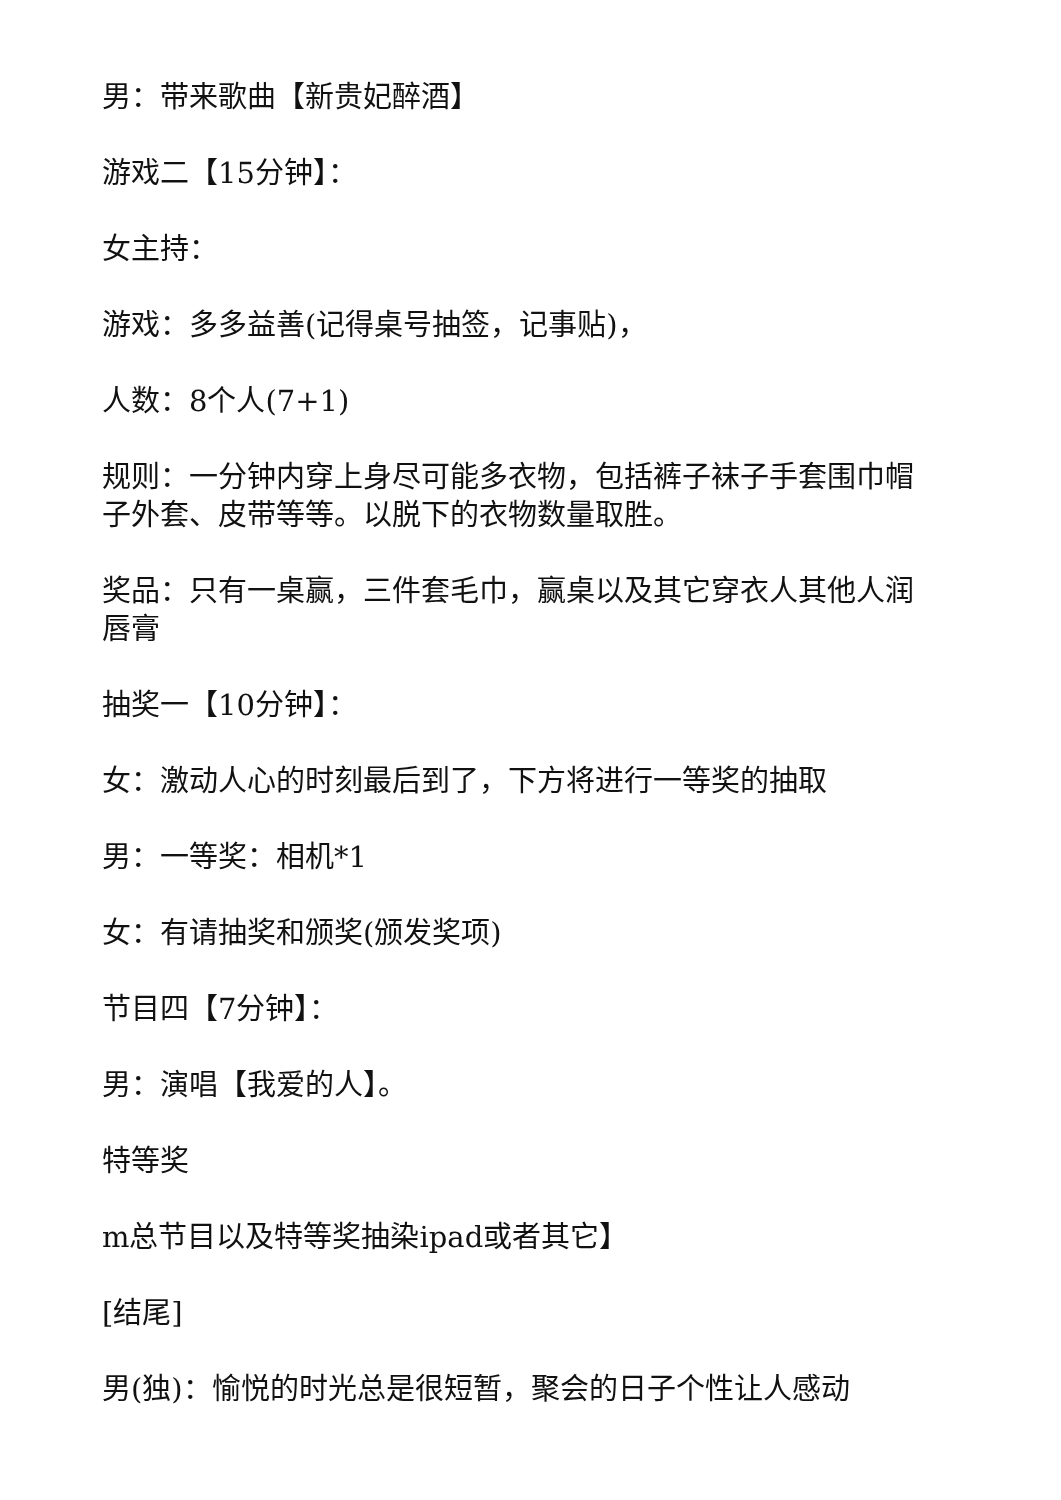男：带来歌曲【新贵妃醉酒】
游戏二【15分钟】：
女主持：
游戏：多多益善(记得桌号抽签，记事贴)，
人数：8个人(7+1)
规则：一分钟内穿上身尽可能多衣物，包括裤子袜子手套围巾帽子外套、皮带等等。以脱下的衣物数量取胜。
奖品：只有一桌赢，三件套毛巾，赢桌以及其它穿衣人其他人润唇膏
抽奖一【10分钟】：
女：激动人心的时刻最后到了，下方将进行一等奖的抽取
男：一等奖：相机*1
女：有请抽奖和颁奖(颁发奖项)
节目四【7分钟】：
男：演唱【我爱的人】。
特等奖
m总节目以及特等奖抽染ipad或者其它】
[结尾]
男(独)：愉悦的时光总是很短暂，聚会的日子个性让人感动